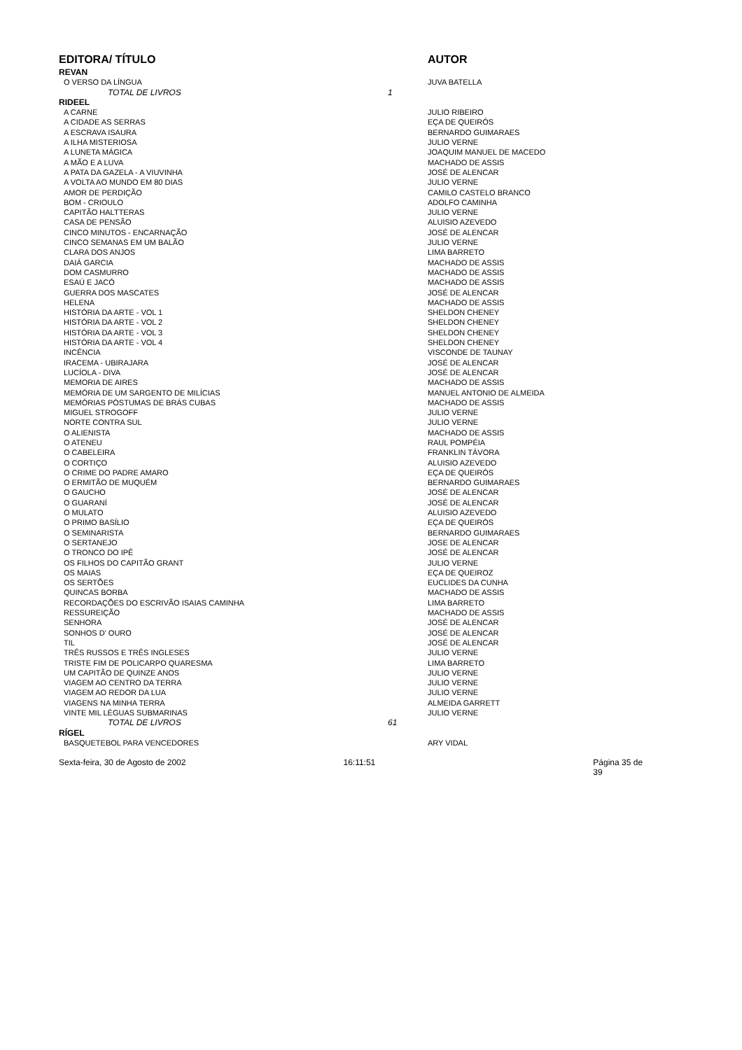| EDITORA/ TÍTULO | AUTOR |
| --- | --- |
| REVAN | |
| O VERSO DA LÍNGUA | JUVA BATELLA |
| TOTAL DE LIVROS 1 | |
| RIDEEL | |
| A CARNE | JULIO RIBEIRO |
| A CIDADE AS SERRAS | EÇA DE QUEIRÓS |
| A ESCRAVA ISAURA | BERNARDO GUIMARAES |
| A ILHA MISTERIOSA | JULIO VERNE |
| A LUNETA MÁGICA | JOAQUIM MANUEL DE MACEDO |
| A MÃO E A LUVA | MACHADO DE ASSIS |
| A PATA DA GAZELA - A VIUVINHA | JOSÉ DE ALENCAR |
| A VOLTA AO MUNDO EM 80 DIAS | JULIO VERNE |
| AMOR DE PERDIÇÃO | CAMILO CASTELO BRANCO |
| BOM - CRIOULO | ADOLFO CAMINHA |
| CAPITÃO HALTTERAS | JULIO VERNE |
| CASA DE PENSÃO | ALUISIO AZEVEDO |
| CINCO MINUTOS - ENCARNAÇÃO | JOSÉ DE ALENCAR |
| CINCO SEMANAS EM UM BALÃO | JULIO VERNE |
| CLARA DOS ANJOS | LIMA BARRETO |
| DAIÁ GARCIA | MACHADO DE ASSIS |
| DOM CASMURRO | MACHADO DE ASSIS |
| ESAÚ E JACÓ | MACHADO DE ASSIS |
| GUERRA DOS MASCATES | JOSÉ DE ALENCAR |
| HELENA | MACHADO DE ASSIS |
| HISTÓRIA DA ARTE - VOL 1 | SHELDON CHENEY |
| HISTÓRIA DA ARTE - VOL 2 | SHELDON CHENEY |
| HISTÓRIA DA ARTE - VOL 3 | SHELDON CHENEY |
| HISTÓRIA DA ARTE - VOL 4 | SHELDON CHENEY |
| INCÊNCIA | VISCONDE DE TAUNAY |
| IRACEMA - UBIRAJARA | JOSÉ DE ALENCAR |
| LUCÍOLA - DIVA | JOSÉ DE ALENCAR |
| MEMORIA DE AIRES | MACHADO DE ASSIS |
| MEMÓRIA DE UM SARGENTO DE MILÍCIAS | MANUEL ANTONIO DE ALMEIDA |
| MEMÓRIAS PÓSTUMAS DE BRÁS CUBAS | MACHADO DE ASSIS |
| MIGUEL STROGOFF | JULIO VERNE |
| NORTE CONTRA SUL | JULIO VERNE |
| O ALIENISTA | MACHADO DE ASSIS |
| O ATENEU | RAUL POMPÉIA |
| O CABELEIRA | FRANKLIN TÁVORA |
| O CORTIÇO | ALUISIO AZEVEDO |
| O CRIME DO PADRE AMARO | EÇA DE QUEIRÓS |
| O ERMITÃO DE MUQUÉM | BERNARDO GUIMARAES |
| O GAUCHO | JOSÉ DE ALENCAR |
| O GUARANÍ | JOSÉ DE ALENCAR |
| O MULATO | ALUISIO AZEVEDO |
| O PRIMO BASÍLIO | EÇA DE QUEIRÓS |
| O SEMINARISTA | BERNARDO GUIMARAES |
| O SERTANEJO | JOSE DE ALENCAR |
| O TRONCO DO IPÊ | JOSÉ DE ALENCAR |
| OS FILHOS DO CAPITÃO GRANT | JULIO VERNE |
| OS MAIAS | EÇA DE QUEIROZ |
| OS SERTÕES | EUCLIDES DA CUNHA |
| QUINCAS BORBA | MACHADO DE ASSIS |
| RECORDAÇÕES DO ESCRIVÃO ISAIAS CAMINHA | LIMA BARRETO |
| RESSUREIÇÃO | MACHADO DE ASSIS |
| SENHORA | JOSÉ DE ALENCAR |
| SONHOS D' OURO | JOSÉ DE ALENCAR |
| TIL | JOSÉ DE ALENCAR |
| TRÊS RUSSOS E TRÊS INGLESES | JULIO VERNE |
| TRISTE FIM DE POLICARPO QUARESMA | LIMA BARRETO |
| UM CAPITÃO DE QUINZE ANOS | JULIO VERNE |
| VIAGEM AO CENTRO DA TERRA | JULIO VERNE |
| VIAGEM AO REDOR DA LUA | JULIO VERNE |
| VIAGENS NA MINHA TERRA | ALMEIDA GARRETT |
| VINTE MIL LÉGUAS SUBMARINAS | JULIO VERNE |
| TOTAL DE LIVROS 61 | |
| RÍGEL | |
| BASQUETEBOL PARA VENCEDORES | ARY VIDAL |
Sexta-feira, 30 de Agosto de 2002 16:11:51 Página 35 de 39